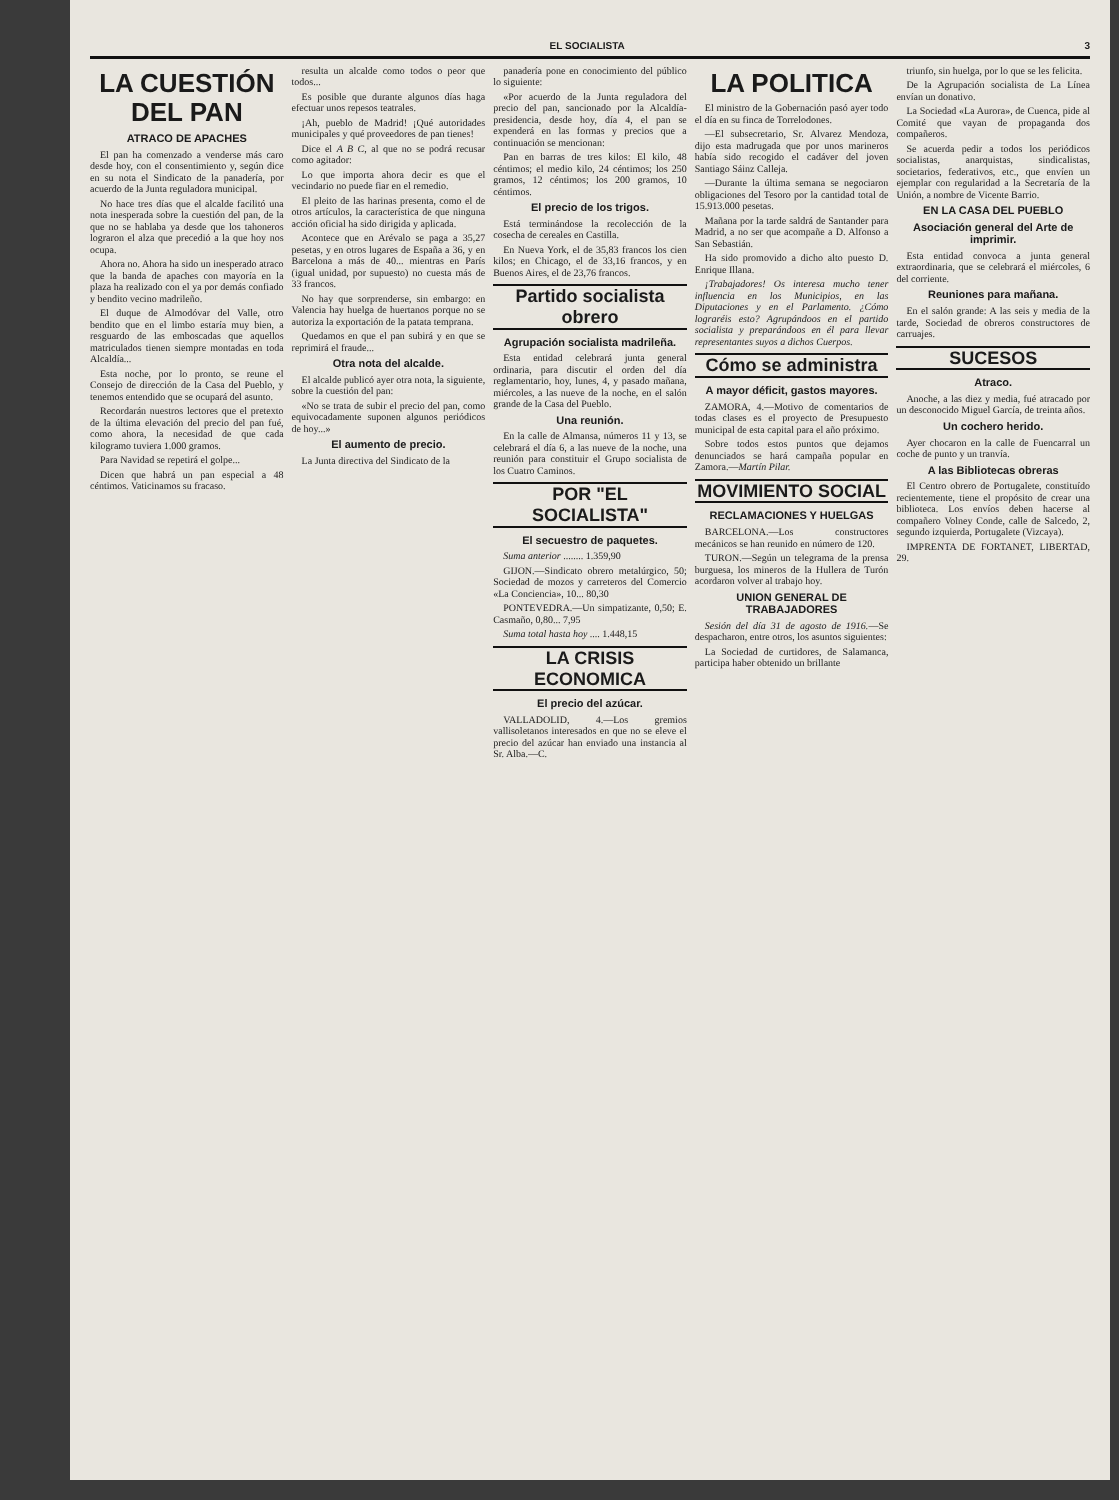EL SOCIALISTA 3
LA CUESTIÓN DEL PAN
ATRACO DE APACHES
El pan ha comenzado a venderse más caro desde hoy, con el consentimiento y, según dice en su nota el Sindicato de la panadería, por acuerdo de la Junta reguladora municipal.
No hace tres días que el alcalde facilitó una nota inesperada sobre la cuestión del pan, de la que no se hablaba ya desde que los tahoneros lograron el alza que precedió a la que hoy nos ocupa.
Ahora no. Ahora ha sido un inesperado atraco que la banda de apaches con mayoría en la plaza ha realizado con el ya por demás confiado y bendito vecino madrileño.
El duque de Almodóvar del Valle, otro bendito que en el limbo estaría muy bien, a resguardo de las emboscadas que aquellos matriculados tienen siempre montadas en toda Alcaldía...
Esta noche, por lo pronto, se reune el Consejo de dirección de la Casa del Pueblo, y tenemos entendido que se ocupará del asunto.
Recordarán nuestros lectores que el pretexto de la última elevación del precio del pan fué, como ahora, la necesidad de que cada kilogramo tuviera 1.000 gramos.
Para Navidad se repetirá el golpe...
Dicen que habrá un pan especial a 48 céntimos. Vaticinamos su fracaso.
resulta un alcalde como todos o peor que todos...
Es posible que durante algunos días haga efectuar unos repesos teatrales.
¡Ah, pueblo de Madrid! ¡Qué autoridades municipales y qué proveedores de pan tienes!
Dice el A B C, al que no se podrá recusar como agitador:
Lo que importa ahora decir es que el vecindario no puede fiar en el remedio.
El pleito de las harinas presenta, como el de otros artículos, la característica de que ninguna acción oficial ha sido dirigida y aplicada.
Acontece que en Arévalo se paga a 35,27 pesetas, y en otros lugares de España a 36, y en Barcelona a más de 40... mientras en París (igual unidad, por supuesto) no cuesta más de 33 francos.
No hay que sorprenderse, sin embargo: en Valencia hay huelga de huertanos porque no se autoriza la exportación de la patata temprana.
Quedamos en que el pan subirá y en que se reprimirá el fraude...
Otra nota del alcalde.
El alcalde publicó ayer otra nota, la siguiente, sobre la cuestión del pan:
«No se trata de subir el precio del pan, como equivocadamente suponen algunos periódicos de hoy...»
El aumento de precio.
La Junta directiva del Sindicato de la
panadería pone en conocimiento del público lo siguiente:
«Por acuerdo de la Junta reguladora del precio del pan, sancionado por la Alcaldía-presidencia, desde hoy, día 4, el pan se expenderá en las formas y precios que a continuación se mencionan:
Pan en barras de tres kilos: El kilo, 48 céntimos; el medio kilo, 24 céntimos; los 250 gramos, 12 céntimos; los 200 gramos, 10 céntimos.
El precio de los trigos.
Está terminándose la recolección de la cosecha de cereales en Castilla.
En Nueva York, el de 35,83 francos los cien kilos; en Chicago, el de 33,16 francos, y en Buenos Aires, el de 23,76 francos.
Partido socialista obrero
Agrupación socialista madrileña.
Esta entidad celebrará junta general ordinaria, para discutir el orden del día reglamentario, hoy, lunes, 4, y pasado mañana, miércoles, a las nueve de la noche, en el salón grande de la Casa del Pueblo.
Una reunión.
En la calle de Almansa, números 11 y 13, se celebrará el día 6, a las nueve de la noche, una reunión para constituir el Grupo socialista de los Cuatro Caminos.
POR "EL SOCIALISTA"
El secuestro de paquetes.
Suma anterior ........ 1.359,90
GIJON.—Sindicato obrero metalúrgico, 50; Sociedad de mozos y carreteros del Comercio «La Conciencia», 10... 80,30
PONTEVEDRA.—Un simpatizante, 0,50; E. Casmaño, 0,80... 7,95
Suma total hasta hoy .... 1.448,15
LA CRISIS ECONOMICA
El precio del azúcar.
VALLADOLID, 4.—Los gremios vallisoletanos interesados en que no se eleve el precio del azúcar han enviado una instancia al Sr. Alba.—C.
LA POLITICA
El ministro de la Gobernación pasó ayer todo el día en su finca de Torrelodones.
—El subsecretario, Sr. Alvarez Mendoza, dijo esta madrugada que por unos marineros había sido recogido el cadáver del joven Santiago Sáinz Calleja.
—Durante la última semana se negociaron obligaciones del Tesoro por la cantidad total de 15.913.000 pesetas.
Mañana por la tarde saldrá de Santander para Madrid, a no ser que acompañe a D. Alfonso a San Sebastián.
Ha sido promovido a dicho alto puesto D. Enrique Illana.
¡Trabajadores! Os interesa mucho tener influencia en los Municipios, en las Diputaciones y en el Parlamento. ¿Cómo lograréis esto? Agrupándoos en el partido socialista y preparándoos en él para llevar representantes suyos a dichos Cuerpos.
Cómo se administra
A mayor déficit, gastos mayores.
ZAMORA, 4.—Motivo de comentarios de todas clases es el proyecto de Presupuesto municipal de esta capital para el año próximo.
Sobre todos estos puntos que dejamos denunciados se hará campaña popular en Zamora.—Martín Pilar.
MOVIMIENTO SOCIAL
RECLAMACIONES Y HUELGAS
BARCELONA.—Los constructores mecánicos se han reunido en número de 120.
TURON.—Según un telegrama de la prensa burguesa, los mineros de la Hullera de Turón acordaron volver al trabajo hoy.
UNION GENERAL DE TRABAJADORES
Sesión del día 31 de agosto de 1916.—Se despacharon, entre otros, los asuntos siguientes:
La Sociedad de curtidores, de Salamanca, participa haber obtenido un brillante
triunfo, sin huelga, por lo que se les felicita.
De la Agrupación socialista de La Línea envían un donativo.
La Sociedad «La Aurora», de Cuenca, pide al Comité que vayan de propaganda dos compañeros.
Se acuerda pedir a todos los periódicos socialistas, anarquistas, sindicalistas, societarios, federativos, etc., que envíen un ejemplar con regularidad a la Secretaría de la Unión, a nombre de Vicente Barrio.
EN LA CASA DEL PUEBLO
Asociación general del Arte de imprimir.
Esta entidad convoca a junta general extraordinaria, que se celebrará el miércoles, 6 del corriente.
Reuniones para mañana.
En el salón grande: A las seis y media de la tarde, Sociedad de obreros constructores de carruajes.
SUCESOS
Atraco.
Anoche, a las diez y media, fué atracado por un desconocido Miguel García, de treinta años.
Un cochero herido.
Ayer chocaron en la calle de Fuencarral un coche de punto y un tranvía.
A las Bibliotecas obreras
El Centro obrero de Portugalete, constituído recientemente, tiene el propósito de crear una biblioteca. Los envíos deben hacerse al compañero Volney Conde, calle de Salcedo, 2, segundo izquierda, Portugalete (Vizcaya).
IMPRENTA DE FORTANET, LIBERTAD, 29.